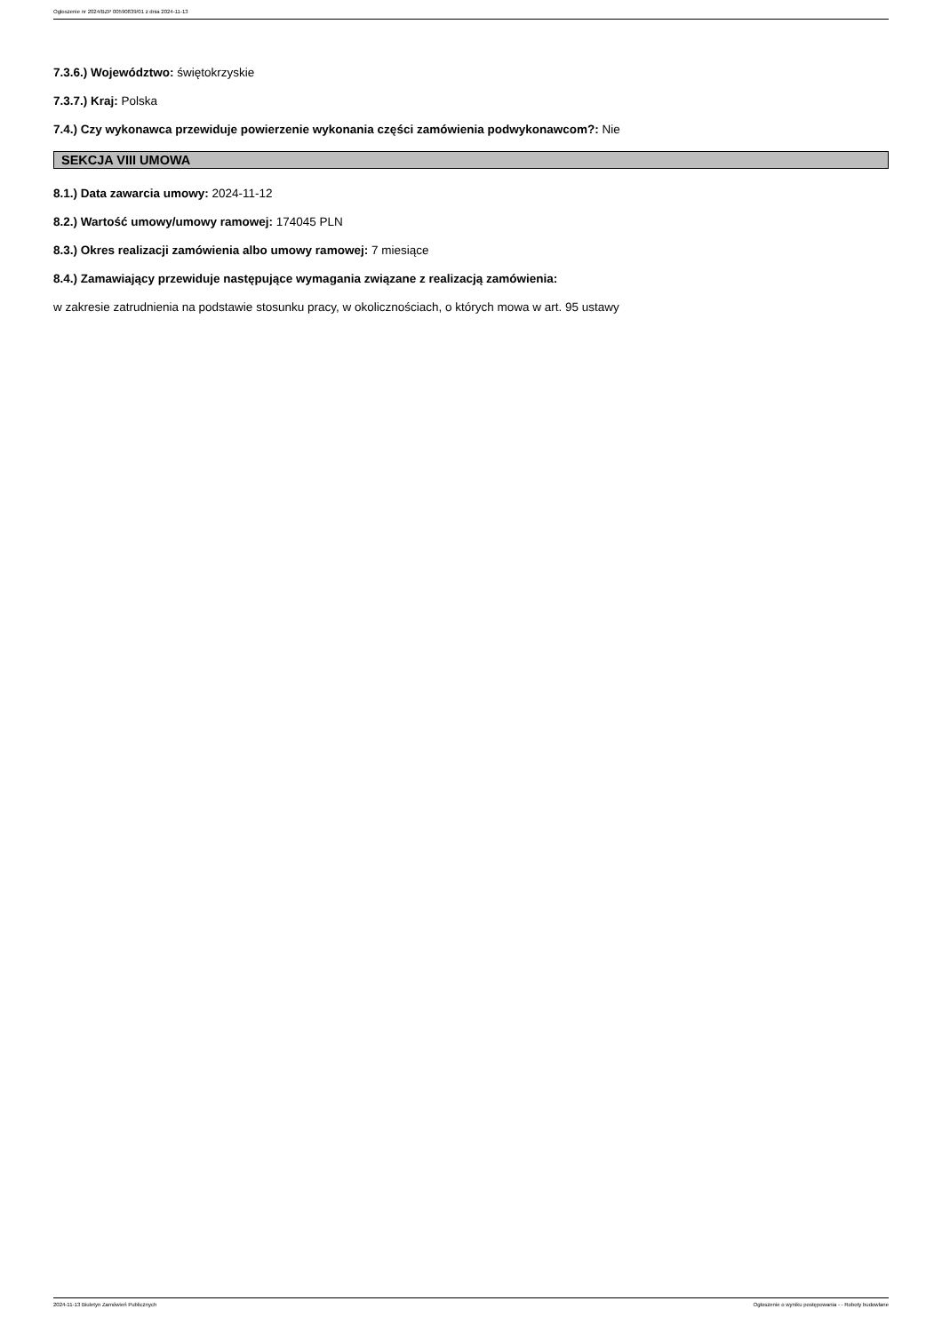Ogłoszenie nr 2024/BZP 00590839/01 z dnia 2024-11-13
7.3.6.) Województwo: świętokrzyskie
7.3.7.) Kraj: Polska
7.4.) Czy wykonawca przewiduje powierzenie wykonania części zamówienia podwykonawcom?: Nie
SEKCJA VIII UMOWA
8.1.) Data zawarcia umowy: 2024-11-12
8.2.) Wartość umowy/umowy ramowej: 174045 PLN
8.3.) Okres realizacji zamówienia albo umowy ramowej: 7 miesiące
8.4.) Zamawiający przewiduje następujące wymagania związane z realizacją zamówienia:
w zakresie zatrudnienia na podstawie stosunku pracy, w okolicznościach, o których mowa w art. 95 ustawy
2024-11-13 Biuletyn Zamówień Publicznych Ogłoszenie o wyniku postępowania - - Roboty budowlane